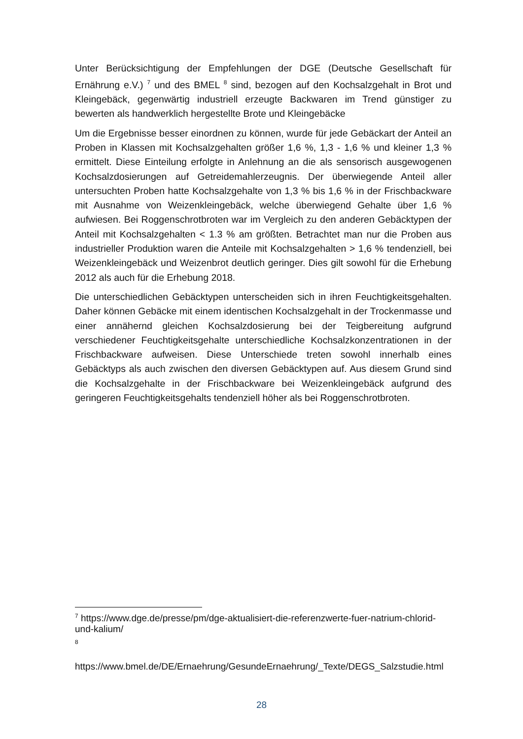Unter Berücksichtigung der Empfehlungen der DGE (Deutsche Gesellschaft für Ernährung e.V.) <sup>7</sup> und des BMEL <sup>8</sup> sind, bezogen auf den Kochsalzgehalt in Brot und Kleingebäck, gegenwärtig industriell erzeugte Backwaren im Trend günstiger zu bewerten als handwerklich hergestellte Brote und Kleingebäcke
Um die Ergebnisse besser einordnen zu können, wurde für jede Gebäckart der Anteil an Proben in Klassen mit Kochsalzgehalten größer 1,6 %, 1,3 - 1,6 % und kleiner 1,3 % ermittelt. Diese Einteilung erfolgte in Anlehnung an die als sensorisch ausgewogenen Kochsalzdosierungen auf Getreidemahlerzeugnis. Der überwiegende Anteil aller untersuchten Proben hatte Kochsalzgehalte von 1,3 % bis 1,6 % in der Frischbackware mit Ausnahme von Weizenkleingebäck, welche überwiegend Gehalte über 1,6 % aufwiesen. Bei Roggenschrotbroten war im Vergleich zu den anderen Gebäcktypen der Anteil mit Kochsalzgehalten < 1.3 % am größten. Betrachtet man nur die Proben aus industrieller Produktion waren die Anteile mit Kochsalzgehalten > 1,6 % tendenziell, bei Weizenkleingebäck und Weizenbrot deutlich geringer. Dies gilt sowohl für die Erhebung 2012 als auch für die Erhebung 2018.
Die unterschiedlichen Gebäcktypen unterscheiden sich in ihren Feuchtigkeitsgehalten. Daher können Gebäcke mit einem identischen Kochsalzgehalt in der Trockenmasse und einer annähernd gleichen Kochsalzdosierung bei der Teigbereitung aufgrund verschiedener Feuchtigkeitsgehalte unterschiedliche Kochsalzkonzentrationen in der Frischbackware aufweisen. Diese Unterschiede treten sowohl innerhalb eines Gebäcktyps als auch zwischen den diversen Gebäcktypen auf. Aus diesem Grund sind die Kochsalzgehalte in der Frischbackware bei Weizenkleingebäck aufgrund des geringeren Feuchtigkeitsgehalts tendenziell höher als bei Roggenschrotbroten.
<sup>7</sup> https://www.dge.de/presse/pm/dge-aktualisiert-die-referenzwerte-fuer-natrium-chlorid-und-kalium/
<sup>8</sup>
https://www.bmel.de/DE/Ernaehrung/GesundeErnaehrung/_Texte/DEGS_Salzstudie.html
28